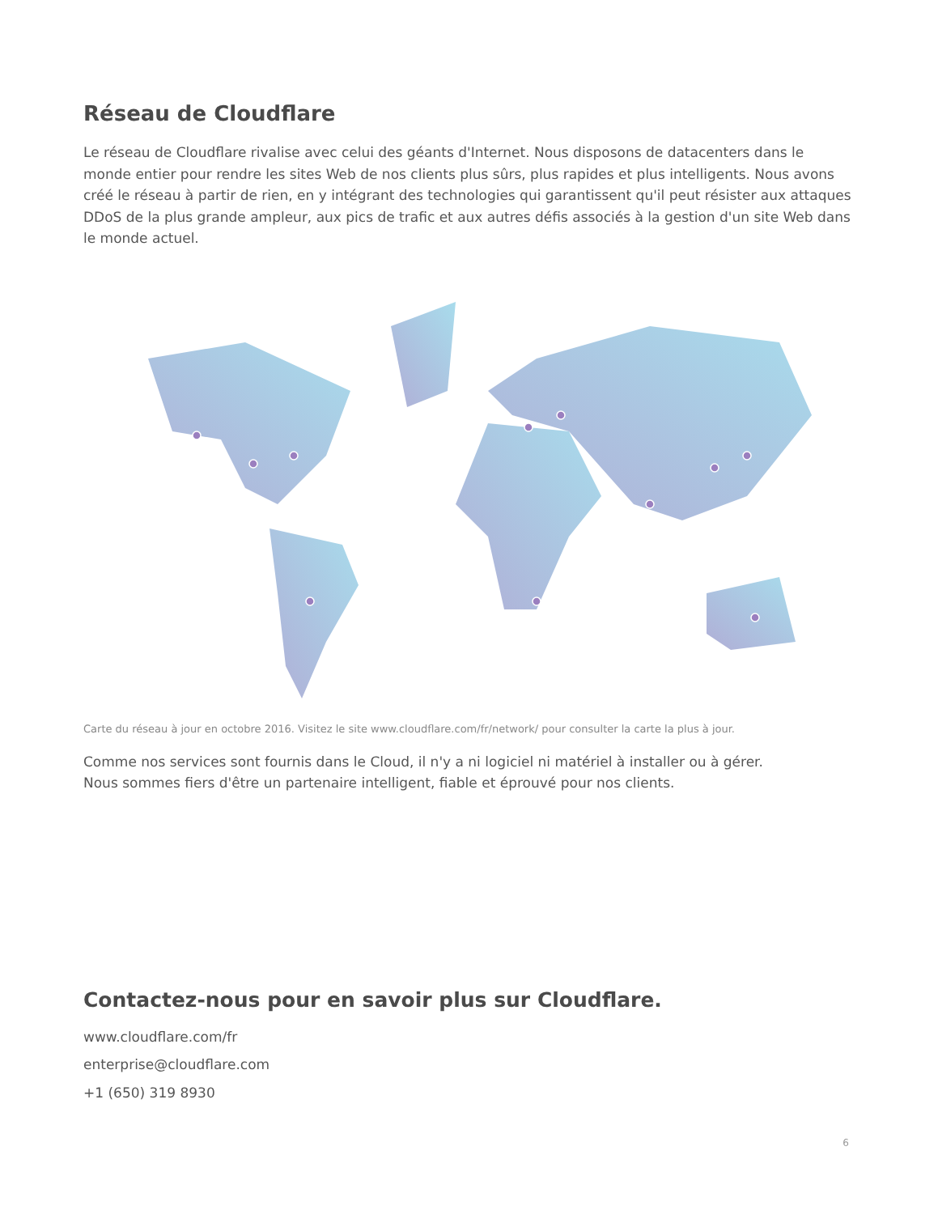Réseau de Cloudflare
Le réseau de Cloudflare rivalise avec celui des géants d'Internet. Nous disposons de datacenters dans le monde entier pour rendre les sites Web de nos clients plus sûrs, plus rapides et plus intelligents. Nous avons créé le réseau à partir de rien, en y intégrant des technologies qui garantissent qu'il peut résister aux attaques DDoS de la plus grande ampleur, aux pics de trafic et aux autres défis associés à la gestion d'un site Web dans le monde actuel.
Carte du réseau à jour en octobre 2016. Visitez le site www.cloudflare.com/fr/network/ pour consulter la carte la plus à jour.
Comme nos services sont fournis dans le Cloud, il n'y a ni logiciel ni matériel à installer ou à gérer.
Nous sommes fiers d'être un partenaire intelligent, fiable et éprouvé pour nos clients.
Contactez-nous pour en savoir plus sur Cloudflare.
www.cloudflare.com/fr
enterprise@cloudflare.com
+1 (650) 319 8930
6